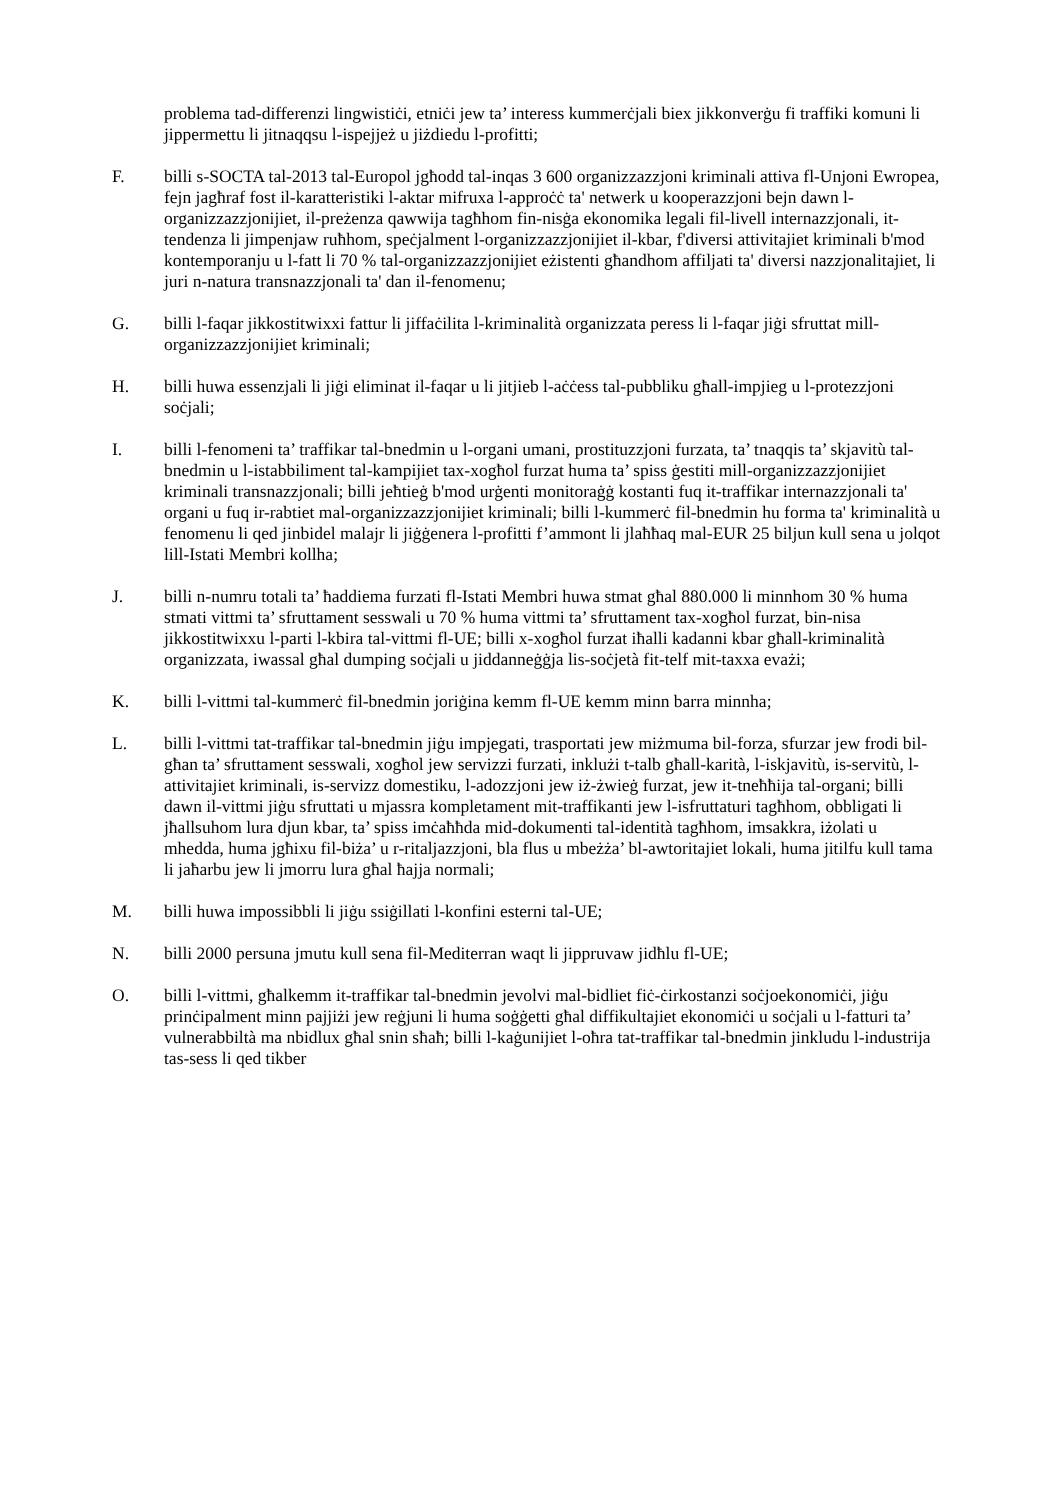problema tad-differenzi lingwistiċi, etniċi jew ta’ interess kummerċjali biex jikkonverġu fi traffiki komuni li jippermettu li jitnaqqsu l-ispejjeż u jiżdiedu l-profitti;
F. billi s-SOCTA tal-2013 tal-Europol jgħodd tal-inqas 3 600 organizzazzjoni kriminali attiva fl-Unjoni Ewropea, fejn jagħraf fost il-karatteristiki l-aktar mifruxa l-approċċ ta' netwerk u kooperazzjoni bejn dawn l-organizzazzjonijiet, il-preżenza qawwija tagħhom fin-nisġa ekonomika legali fil-livell internazzjonali, it-tendenza li jimpenjaw ruħhom, speċjalment l-organizzazzjonijiet il-kbar, f'diversi attivitajiet kriminali b'mod kontemporanju u l-fatt li 70 % tal-organizzazzjonijiet eżistenti għandhom affiljati ta' diversi nazzjonalitajiet, li juri n-natura transnazzjonali ta' dan il-fenomenu;
G. billi l-faqar jikkostitwixxi fattur li jiffaċilita l-kriminalità organizzata peress li l-faqar jiġi sfruttat mill-organizzazzjonijiet kriminali;
H. billi huwa essenzjali li jiġi eliminat il-faqar u li jitjieb l-aċċess tal-pubbliku għall-impjieg u l-protezzjoni soċjali;
I. billi l-fenomeni ta’ traffikar tal-bnedmin u l-organi umani, prostituzzjoni furzata, ta’ tnaqqis ta’ skjavitù tal-bnedmin u l-istabbiliment tal-kampijiet tax-xogħol furzat huma ta’ spiss ġestiti mill-organizzazzjonijiet kriminali transnazzjonali; billi jeħtieġ b'mod urġenti monitoraġġ kostanti fuq it-traffikar internazzjonali ta' organi u fuq ir-rabtiet mal-organizzazzjonijiet kriminali; billi l-kummerċ fil-bnedmin hu forma ta' kriminalità u fenomenu li qed jinbidel malajr li jiġġenera l-profitti f’ammont li jlaħħaq mal-EUR 25 biljun kull sena u jolqot lill-Istati Membri kollha;
J. billi n-numru totali ta’ ħaddiema furzati fl-Istati Membri huwa stmat għal 880.000 li minnhom 30 % huma stmati vittmi ta’ sfruttament sesswali u 70 % huma vittmi ta’ sfruttament tax-xogħol furzat, bin-nisa jikkostitwixxu l-parti l-kbira tal-vittmi fl-UE; billi x-xogħol furzat iħalli kadanni kbar għall-kriminalità organizzata, iwassal għal dumping soċjali u jiddanneġġja lis-soċjetà fit-telf mit-taxxa evażi;
K. billi l-vittmi tal-kummerċ fil-bnedmin joriġina kemm fl-UE kemm minn barra minnha;
L. billi l-vittmi tat-traffikar tal-bnedmin jiġu impjegati, trasportati jew miżmuma bil-forza, sfurzar jew frodi bil-għan ta’ sfruttament sesswali, xogħol jew servizzi furzati, inklużi t-talb għall-karità, l-iskjavitù, is-servitù, l-attivitajiet kriminali, is-servizz domestiku, l-adozzjoni jew iż-żwieġ furzat, jew it-tneħħija tal-organi; billi dawn il-vittmi jiġu sfruttati u mjassra kompletament mit-traffikanti jew l-isfruttaturi tagħhom, obbligati li jħallsuhom lura djun kbar, ta’ spiss imċaħħda mid-dokumenti tal-identità tagħhom, imsakkra, iżolati u mhedda, huma jgħixu fil-biża’ u r-ritaljazzjoni, bla flus u mbeżża’ bl-awtoritajiet lokali, huma jitilfu kull tama li jaħarbu jew li jmorru lura għal ħajja normali;
M. billi huwa impossibbli li jiġu ssiġillati l-konfini esterni tal-UE;
N. billi 2000 persuna jmutu kull sena fil-Mediterran waqt li jippruvaw jidħlu fl-UE;
O. billi l-vittmi, għalkemm it-traffikar tal-bnedmin jevolvi mal-bidliet fiċ-ċirkostanzi soċjoekonomiċi, jiġu prinċipalment minn pajjiżi jew reġjuni li huma soġġetti għal diffikultajiet ekonomiċi u soċjali u l-fatturi ta’ vulnerabbiltà ma nbidlux għal snin sħaħ; billi l-kaġunijiet l-oħra tat-traffikar tal-bnedmin jinkludu l-industrija tas-sess li qed tikber